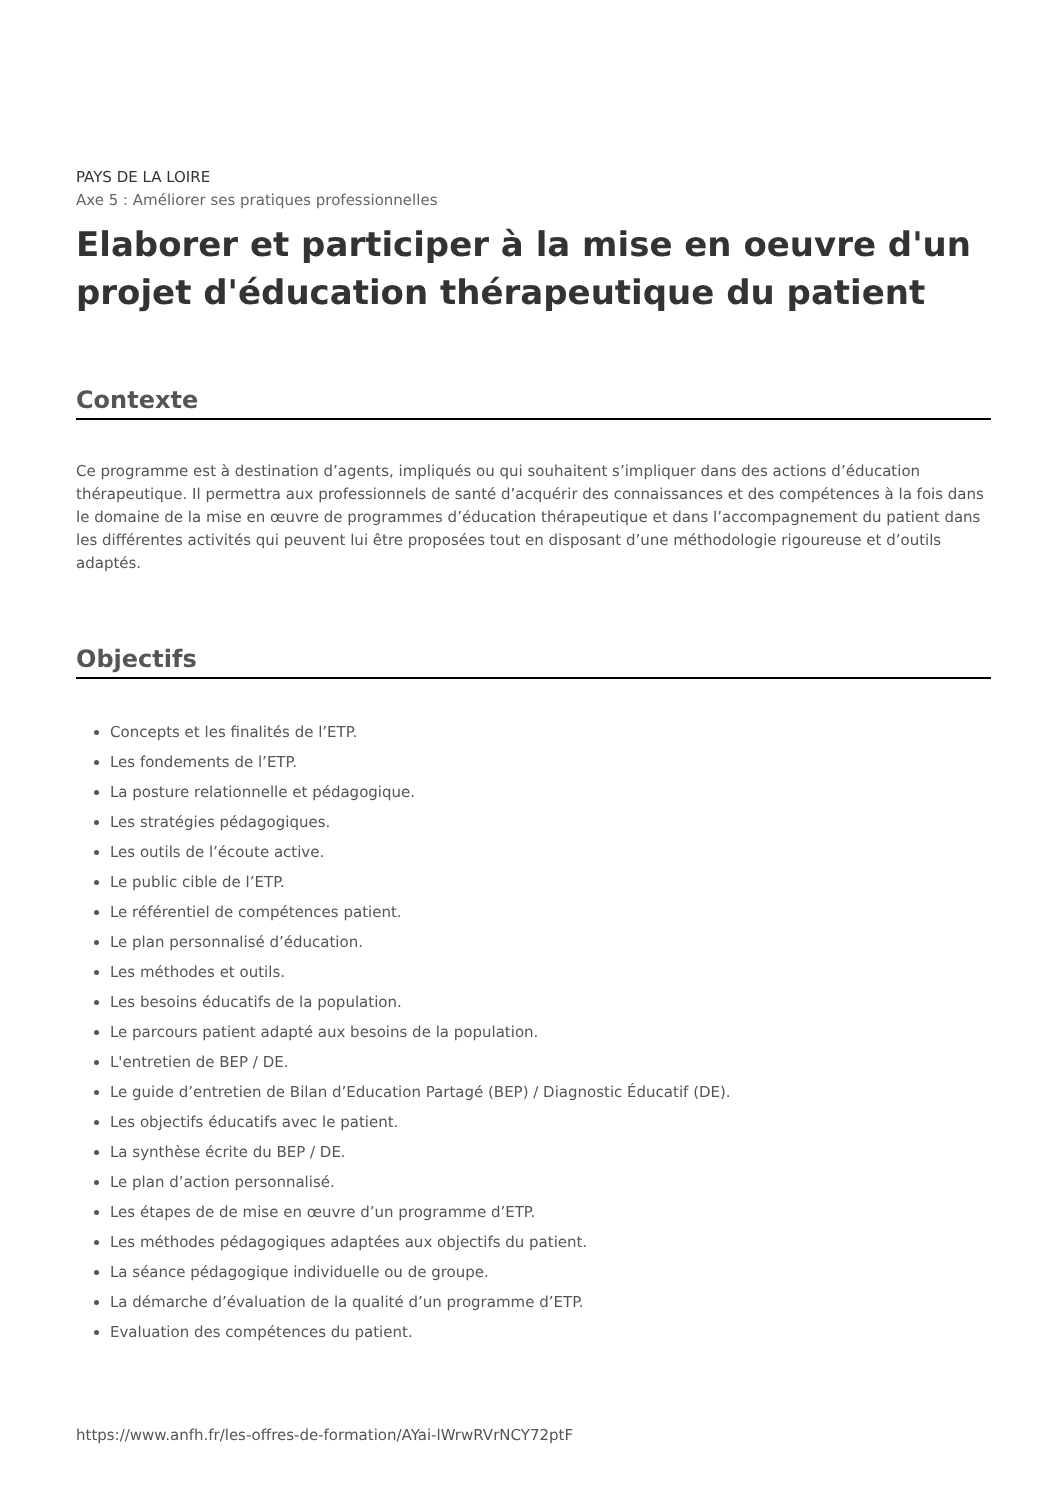PAYS DE LA LOIRE
Axe 5 : Améliorer ses pratiques professionnelles
Elaborer et participer à la mise en oeuvre d'un projet d'éducation thérapeutique du patient
Contexte
Ce programme est à destination d’agents, impliqués ou qui souhaitent s’impliquer dans des actions d’éducation thérapeutique. Il permettra aux professionnels de santé d’acquérir des connaissances et des compétences à la fois dans le domaine de la mise en œuvre de programmes d’éducation thérapeutique et dans l’accompagnement du patient dans les différentes activités qui peuvent lui être proposées tout en disposant d’une méthodologie rigoureuse et d’outils adaptés.
Objectifs
Concepts et les finalités de l’ETP.
Les fondements de l’ETP.
La posture relationnelle et pédagogique.
Les stratégies pédagogiques.
Les outils de l’écoute active.
Le public cible de l’ETP.
Le référentiel de compétences patient.
Le plan personnalisé d’éducation.
Les méthodes et outils.
Les besoins éducatifs de la population.
Le parcours patient adapté aux besoins de la population.
L'entretien de BEP / DE.
Le guide d’entretien de Bilan d’Education Partagé (BEP) / Diagnostic Éducatif (DE).
Les objectifs éducatifs avec le patient.
La synthèse écrite du BEP / DE.
Le plan d’action personnalisé.
Les étapes de de mise en œuvre d’un programme d’ETP.
Les méthodes pédagogiques adaptées aux objectifs du patient.
La séance pédagogique individuelle ou de groupe.
La démarche d’évaluation de la qualité d’un programme d’ETP.
Evaluation des compétences du patient.
https://www.anfh.fr/les-offres-de-formation/AYai-lWrwRVrNCY72ptF